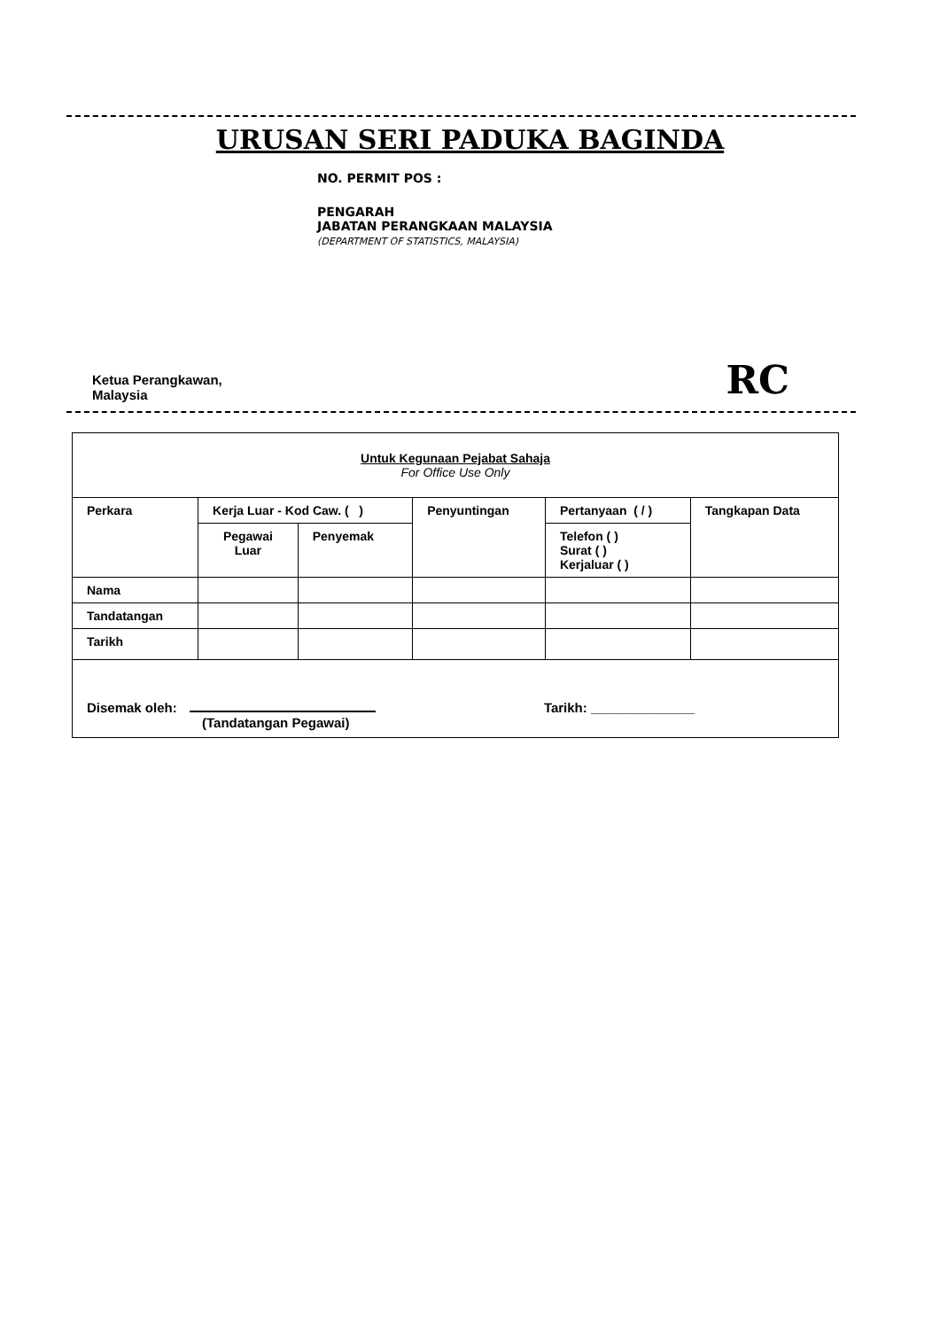URUSAN SERI PADUKA BAGINDA
NO. PERMIT POS :
PENGARAH
JABATAN PERANGKAAN MALAYSIA
(DEPARTMENT OF STATISTICS, MALAYSIA)
Ketua Perangkawan,
Malaysia
RC
| Untuk Kegunaan Pejabat Sahaja For Office Use Only | | | | | |
| Perkara | Kerja Luar - Kod Caw. ( ) | | Penyuntingan | Pertanyaan ( / ) | Tangkapan Data |
| | Pegawai Luar | Penyemak | | Telefon ( ) Surat ( ) Kerjaluar ( ) | |
| Nama | | | | | |
| Tandatangan | | | | | |
| Tarikh | | | | | |
| Disemak oleh: Tarikh: ______________ (Tandatangan Pegawai) | | | | | |